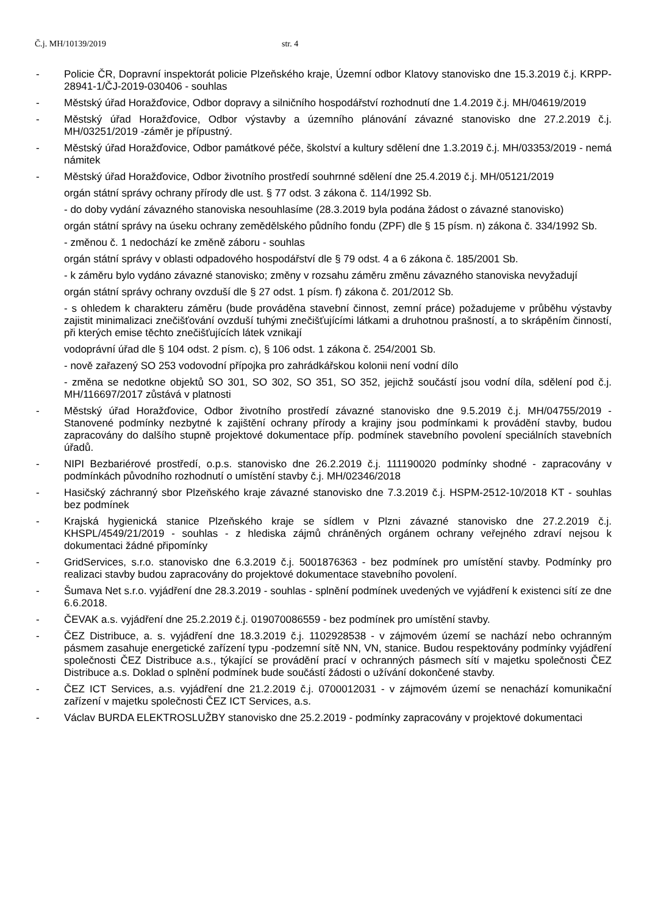Č.j. MH/10139/2019 str. 4
- Policie ČR, Dopravní inspektorát policie Plzeňského kraje, Územní odbor Klatovy stanovisko dne 15.3.2019 č.j. KRPP-28941-1/ČJ-2019-030406 - souhlas
- Městský úřad Horažďovice, Odbor dopravy a silničního hospodářství rozhodnutí dne 1.4.2019 č.j. MH/04619/2019
- Městský úřad Horažďovice, Odbor výstavby a územního plánování závazné stanovisko dne 27.2.2019 č.j. MH/03251/2019 -záměr je přípustný.
- Městský úřad Horažďovice, Odbor památkové péče, školství a kultury sdělení dne 1.3.2019 č.j. MH/03353/2019 - nemá námitek
- Městský úřad Horažďovice, Odbor životního prostředí souhrnné sdělení dne 25.4.2019 č.j. MH/05121/2019
orgán státní správy ochrany přírody dle ust. § 77 odst. 3 zákona č. 114/1992 Sb.
- do doby vydání závazného stanoviska nesouhlasíme (28.3.2019 byla podána žádost o závazné stanovisko)
orgán státní správy na úseku ochrany zemědělského půdního fondu (ZPF) dle § 15 písm. n) zákona č. 334/1992 Sb.
- změnou č. 1 nedochází ke změně záboru - souhlas
orgán státní správy v oblasti odpadového hospodářství dle § 79 odst. 4 a 6 zákona č. 185/2001 Sb.
- k záměru bylo vydáno závazné stanovisko; změny v rozsahu záměru změnu závazného stanoviska nevyžadují
orgán státní správy ochrany ovzduší dle § 27 odst. 1 písm. f) zákona č. 201/2012 Sb.
- s ohledem k charakteru záměru (bude prováděna stavební činnost, zemní práce) požadujeme v průběhu výstavby zajistit minimalizaci znečišťování ovzduší tuhými znečišťujícími látkami a druhotnou prašností, a to skrápěním činností, při kterých emise těchto znečišťujících látek vznikají
vodoprávní úřad dle § 104 odst. 2 písm. c), § 106 odst. 1 zákona č. 254/2001 Sb.
- nově zařazený SO 253 vodovodní přípojka pro zahrádkářskou kolonii není vodní dílo
- změna se nedotkne objektů SO 301, SO 302, SO 351, SO 352, jejichž součástí jsou vodní díla, sdělení pod č.j. MH/116697/2017 zůstává v platnosti
- Městský úřad Horažďovice, Odbor životního prostředí závazné stanovisko dne 9.5.2019 č.j. MH/04755/2019 - Stanovené podmínky nezbytné k zajištění ochrany přírody a krajiny jsou podmínkami k provádění stavby, budou zapracovány do dalšího stupně projektové dokumentace příp. podmínek stavebního povolení speciálních stavebních úřadů.
- NIPI Bezbariérové prostředí, o.p.s. stanovisko dne 26.2.2019 č.j. 111190020 podmínky shodné - zapracovány v podmínkách původního rozhodnutí o umístění stavby č.j. MH/02346/2018
- Hasičský záchranný sbor Plzeňského kraje závazné stanovisko dne 7.3.2019 č.j. HSPM-2512-10/2018 KT - souhlas bez podmínek
- Krajská hygienická stanice Plzeňského kraje se sídlem v Plzni závazné stanovisko dne 27.2.2019 č.j. KHSPL/4549/21/2019 - souhlas - z hlediska zájmů chráněných orgánem ochrany veřejného zdraví nejsou k dokumentaci žádné připomínky
- GridServices, s.r.o. stanovisko dne 6.3.2019 č.j. 5001876363 - bez podmínek pro umístění stavby. Podmínky pro realizaci stavby budou zapracovány do projektové dokumentace stavebního povolení.
- Šumava Net s.r.o. vyjádření dne 28.3.2019 - souhlas - splnění podmínek uvedených ve vyjádření k existenci sítí ze dne 6.6.2018.
- ČEVAK a.s. vyjádření dne 25.2.2019 č.j. 019070086559 - bez podmínek pro umístění stavby.
- ČEZ Distribuce, a. s. vyjádření dne 18.3.2019 č.j. 1102928538 - v zájmovém území se nachází nebo ochranným pásmem zasahuje energetické zařízení typu -podzemní sítě NN, VN, stanice. Budou respektovány podmínky vyjádření společnosti ČEZ Distribuce a.s., týkající se provádění prací v ochranných pásmech sítí v majetku společnosti ČEZ Distribuce a.s. Doklad o splnění podmínek bude součástí žádosti o užívání dokončené stavby.
- ČEZ ICT Services, a.s. vyjádření dne 21.2.2019 č.j. 0700012031 - v zájmovém území se nenachází komunikační zařízení v majetku společnosti ČEZ ICT Services, a.s.
- Václav BURDA ELEKTROSLUŽBY stanovisko dne 25.2.2019 - podmínky zapracovány v projektové dokumentaci